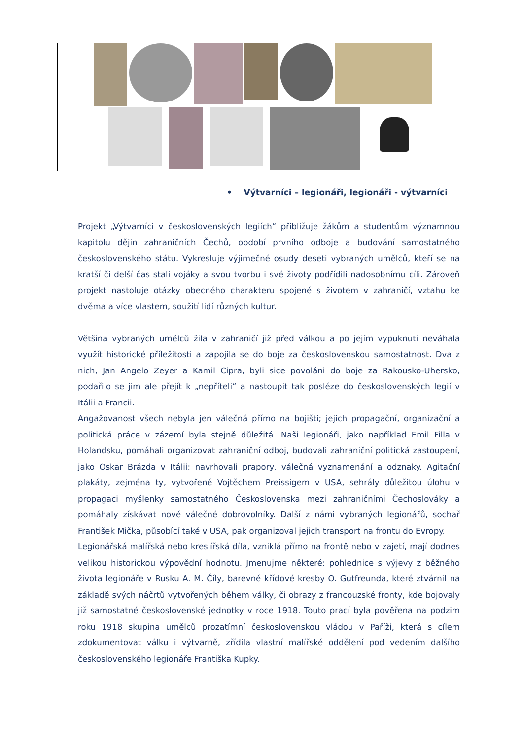• Výtvarníci – legionáři, legionáři - výtvarníci
Projekt „Výtvarníci v československých legiích“ přibližuje žákům a studentům významnou kapitolu dějin zahraničních Čechů, období prvního odboje a budování samostatného československého státu. Vykresluje výjimečné osudy deseti vybraných umělců, kteří se na kratší či delší čas stali vojáky a svou tvorbu i své životy podřídili nadosobnímu cíli. Zároveň projekt nastoluje otázky obecného charakteru spojené s životem v zahraničí, vztahu ke dvěma a více vlastem, soužití lidí různých kultur.
Většina vybraných umělců žila v zahraničí již před válkou a po jejím vypuknutí neváhala využít historické příležitosti a zapojila se do boje za československou samostatnost. Dva z nich, Jan Angelo Zeyer a Kamil Cipra, byli sice povoláni do boje za Rakousko-Uhersko, podařilo se jim ale přejít k „nepříteli“ a nastoupit tak posléze do československých legií v Itálii a Francii.
Angažovanost všech nebyla jen válečná přímo na bojišti; jejich propagační, organizační a politická práce v zázemí byla stejně důležitá. Naši legionáři, jako například Emil Filla v Holandsku, pomáhali organizovat zahraniční odboj, budovali zahraniční politická zastoupení, jako Oskar Brázda v Itálii; navrhovali prapory, válečná vyznamenání a odznaky. Agitační plakáty, zejména ty, vytvořené Vojtěchem Preissigem v USA, sehrály důležitou úlohu v propagaci myšlenky samostatného Československa mezi zahraničními Čechoslováky a pomáhaly získávat nové válečné dobrovolníky. Další z námi vybraných legionářů, sochař František Mička, působící také v USA, pak organizoval jejich transport na frontu do Evropy.
Legionářská malířská nebo kreslířská díla, vzniklá přímo na frontě nebo v zajetí, mají dodnes velikou historickou výpovědní hodnotu. Jmenujme některé: pohlednice s výjevy z běžného života legionáře v Rusku A. M. Číly, barevné křídové kresby O. Gutfreunda, které ztvárnil na základě svých náčrtů vytvořených během války, či obrazy z francouzské fronty, kde bojovaly již samostatné československé jednotky v roce 1918. Touto prací byla pověřena na podzim roku 1918 skupina umělců prozatímní československou vládou v Paříži, která s cílem zdokumentovat válku i výtvarně, zřídila vlastní malířské oddělení pod vedením dalšího československého legionáře Františka Kupky.